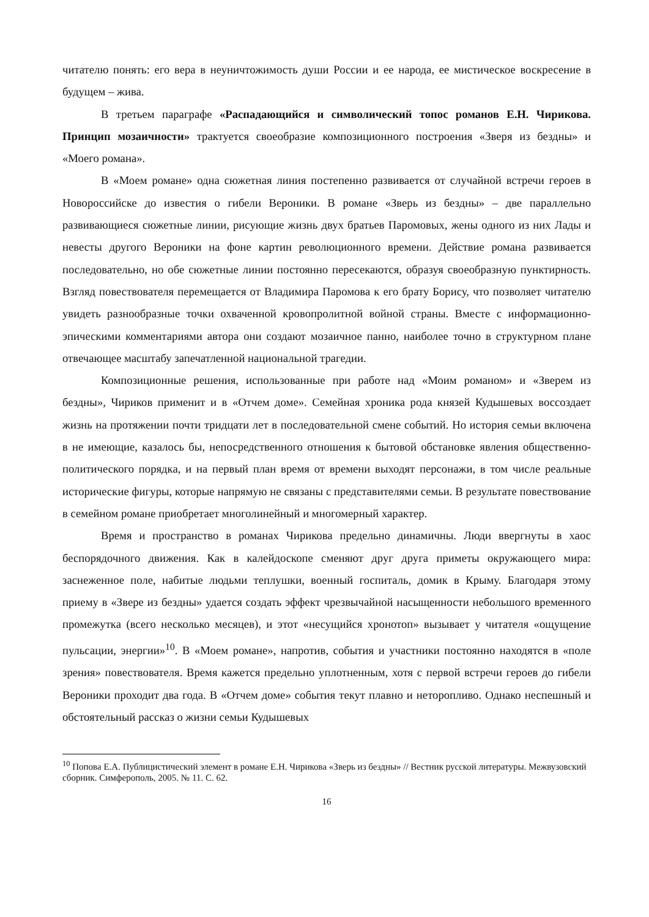читателю понять: его вера в неуничтожимость души России и ее народа, ее мистическое воскресение в будущем – жива.
В третьем параграфе «Распадающийся и символический топос романов Е.Н. Чирикова. Принцип мозаичности» трактуется своеобразие композиционного построения «Зверя из бездны» и «Моего романа».
В «Моем романе» одна сюжетная линия постепенно развивается от случайной встречи героев в Новороссийске до известия о гибели Вероники. В романе «Зверь из бездны» – две параллельно развивающиеся сюжетные линии, рисующие жизнь двух братьев Паромовых, жены одного из них Лады и невесты другого Вероники на фоне картин революционного времени. Действие романа развивается последовательно, но обе сюжетные линии постоянно пересекаются, образуя своеобразную пунктирность. Взгляд повествователя перемещается от Владимира Паромова к его брату Борису, что позволяет читателю увидеть разнообразные точки охваченной кровопролитной войной страны. Вместе с информационно-эпическими комментариями автора они создают мозаичное панно, наиболее точно в структурном плане отвечающее масштабу запечатленной национальной трагедии.
Композиционные решения, использованные при работе над «Моим романом» и «Зверем из бездны», Чириков применит и в «Отчем доме». Семейная хроника рода князей Кудышевых воссоздает жизнь на протяжении почти тридцати лет в последовательной смене событий. Но история семьи включена в не имеющие, казалось бы, непосредственного отношения к бытовой обстановке явления общественно-политического порядка, и на первый план время от времени выходят персонажи, в том числе реальные исторические фигуры, которые напрямую не связаны с представителями семьи. В результате повествование в семейном романе приобретает многолинейный и многомерный характер.
Время и пространство в романах Чирикова предельно динамичны. Люди ввергнуты в хаос беспорядочного движения. Как в калейдоскопе сменяют друг друга приметы окружающего мира: заснеженное поле, набитые людьми теплушки, военный госпиталь, домик в Крыму. Благодаря этому приему в «Звере из бездны» удается создать эффект чрезвычайной насыщенности небольшого временного промежутка (всего несколько месяцев), и этот «несущийся хронотоп» вызывает у читателя «ощущение пульсации, энергии»<sup>10</sup>. В «Моем романе», напротив, события и участники постоянно находятся в «поле зрения» повествователя. Время кажется предельно уплотненным, хотя с первой встречи героев до гибели Вероники проходит два года. В «Отчем доме» события текут плавно и неторопливо. Однако неспешный и обстоятельный рассказ о жизни семьи Кудышевых
<sup>10</sup> Попова Е.А. Публицистический элемент в романе Е.Н. Чирикова «Зверь из бездны» // Вестник русской литературы. Межвузовский сборник. Симферополь, 2005. № 11. С. 62.
16